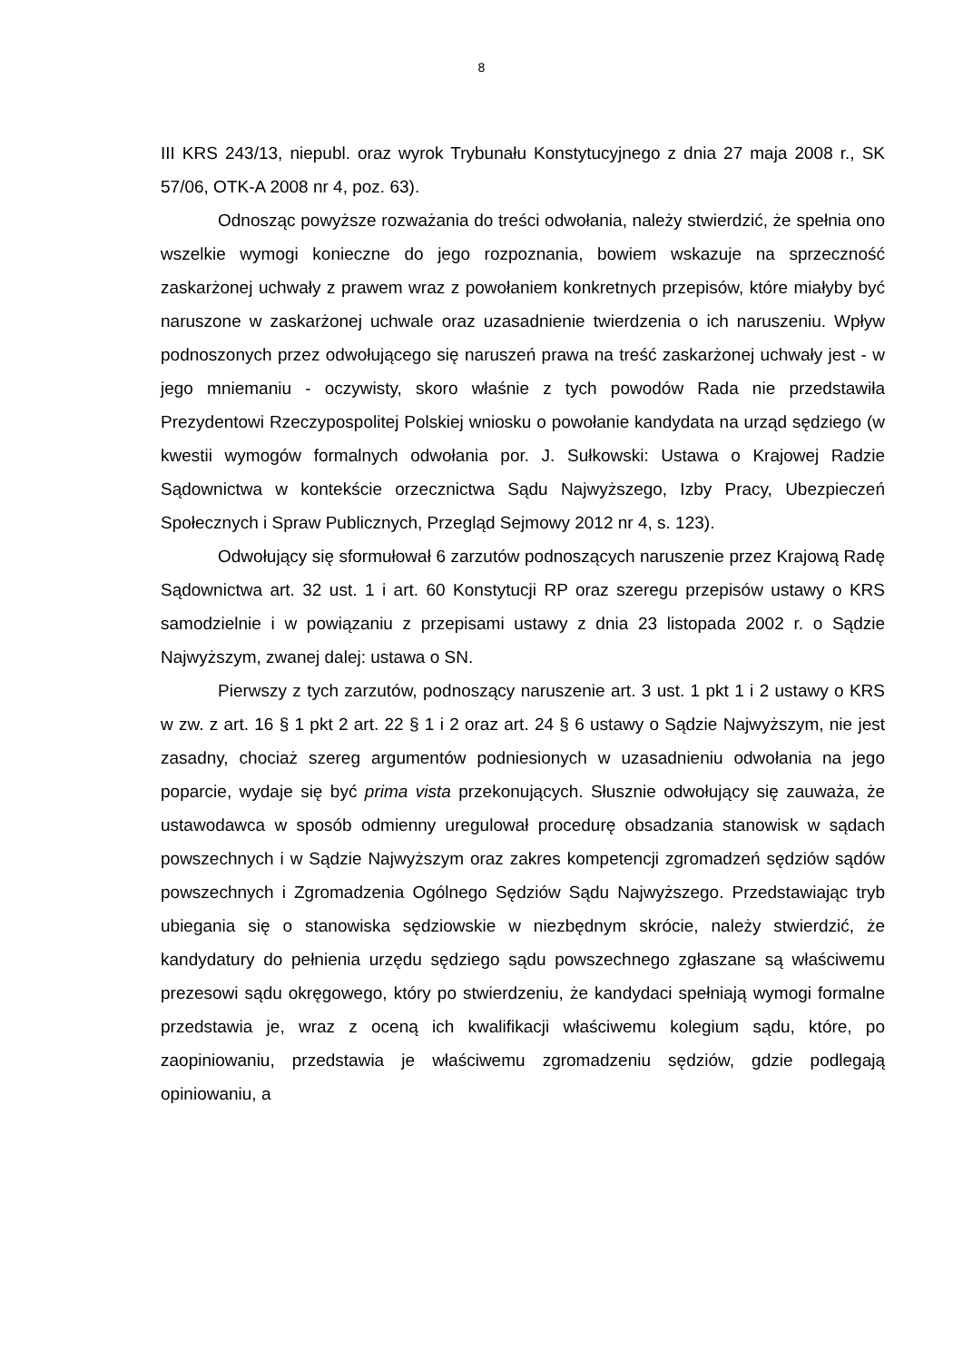8
III KRS 243/13, niepubl. oraz wyrok Trybunału Konstytucyjnego z dnia 27 maja 2008 r., SK 57/06, OTK-A 2008 nr 4, poz. 63).
Odnosząc powyższe rozważania do treści odwołania, należy stwierdzić, że spełnia ono wszelkie wymogi konieczne do jego rozpoznania, bowiem wskazuje na sprzeczność zaskarżonej uchwały z prawem wraz z powołaniem konkretnych przepisów, które miałyby być naruszone w zaskarżonej uchwale oraz uzasadnienie twierdzenia o ich naruszeniu. Wpływ podnoszonych przez odwołującego się naruszeń prawa na treść zaskarżonej uchwały jest - w jego mniemaniu - oczywisty, skoro właśnie z tych powodów Rada nie przedstawiła Prezydentowi Rzeczypospolitej Polskiej wniosku o powołanie kandydata na urząd sędziego (w kwestii wymogów formalnych odwołania por. J. Sułkowski: Ustawa o Krajowej Radzie Sądownictwa w kontekście orzecznictwa Sądu Najwyższego, Izby Pracy, Ubezpieczeń Społecznych i Spraw Publicznych, Przegląd Sejmowy 2012 nr 4, s. 123).
Odwołujący się sformułował 6 zarzutów podnoszących naruszenie przez Krajową Radę Sądownictwa art. 32 ust. 1 i art. 60 Konstytucji RP oraz szeregu przepisów ustawy o KRS samodzielnie i w powiązaniu z przepisami ustawy z dnia 23 listopada 2002 r. o Sądzie Najwyższym, zwanej dalej: ustawa o SN.
Pierwszy z tych zarzutów, podnoszący naruszenie art. 3 ust. 1 pkt 1 i 2 ustawy o KRS w zw. z art. 16 § 1 pkt 2 art. 22 § 1 i 2 oraz art. 24 § 6 ustawy o Sądzie Najwyższym, nie jest zasadny, chociaż szereg argumentów podniesionych w uzasadnieniu odwołania na jego poparcie, wydaje się być prima vista przekonujących. Słusznie odwołujący się zauważa, że ustawodawca w sposób odmienny uregulował procedurę obsadzania stanowisk w sądach powszechnych i w Sądzie Najwyższym oraz zakres kompetencji zgromadzeń sędziów sądów powszechnych i Zgromadzenia Ogólnego Sędziów Sądu Najwyższego. Przedstawiając tryb ubiegania się o stanowiska sędziowskie w niezbędnym skrócie, należy stwierdzić, że kandydatury do pełnienia urzędu sędziego sądu powszechnego zgłaszane są właściwemu prezesowi sądu okręgowego, który po stwierdzeniu, że kandydaci spełniają wymogi formalne przedstawia je, wraz z oceną ich kwalifikacji właściwemu kolegium sądu, które, po zaopiniowaniu, przedstawia je właściwemu zgromadzeniu sędziów, gdzie podlegają opiniowaniu, a